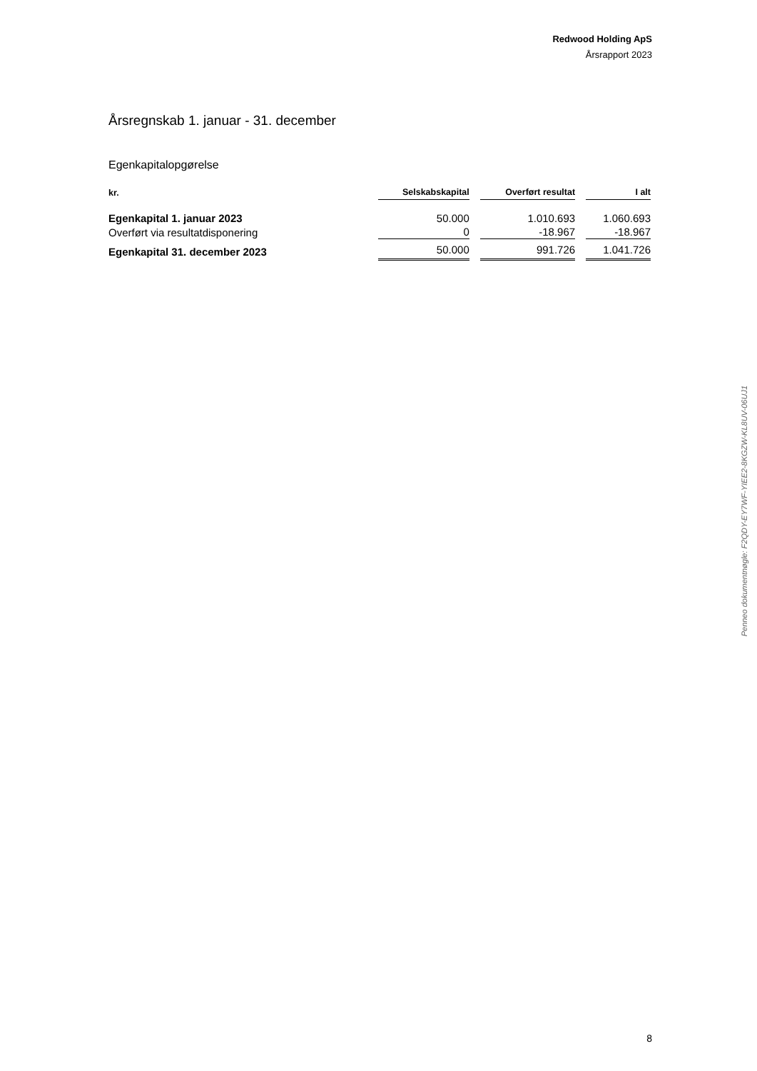Redwood Holding ApS
Årsrapport 2023
Årsregnskab 1. januar - 31. december
Egenkapitalopgørelse
| kr. | Selskabskapital | | Overført resultat | | I alt |
| --- | --- | --- | --- | --- | --- |
| Egenkapital 1. januar 2023 | 50.000 | | 1.010.693 | | 1.060.693 |
| Overført via resultatdisponering | 0 | | -18.967 | | -18.967 |
| Egenkapital 31. december 2023 | 50.000 | | 991.726 | | 1.041.726 |
Penneo dokumentnøgle: F2QDY-EY7WF-YIEE2-8KGZW-KL8UV-06UJ1
8